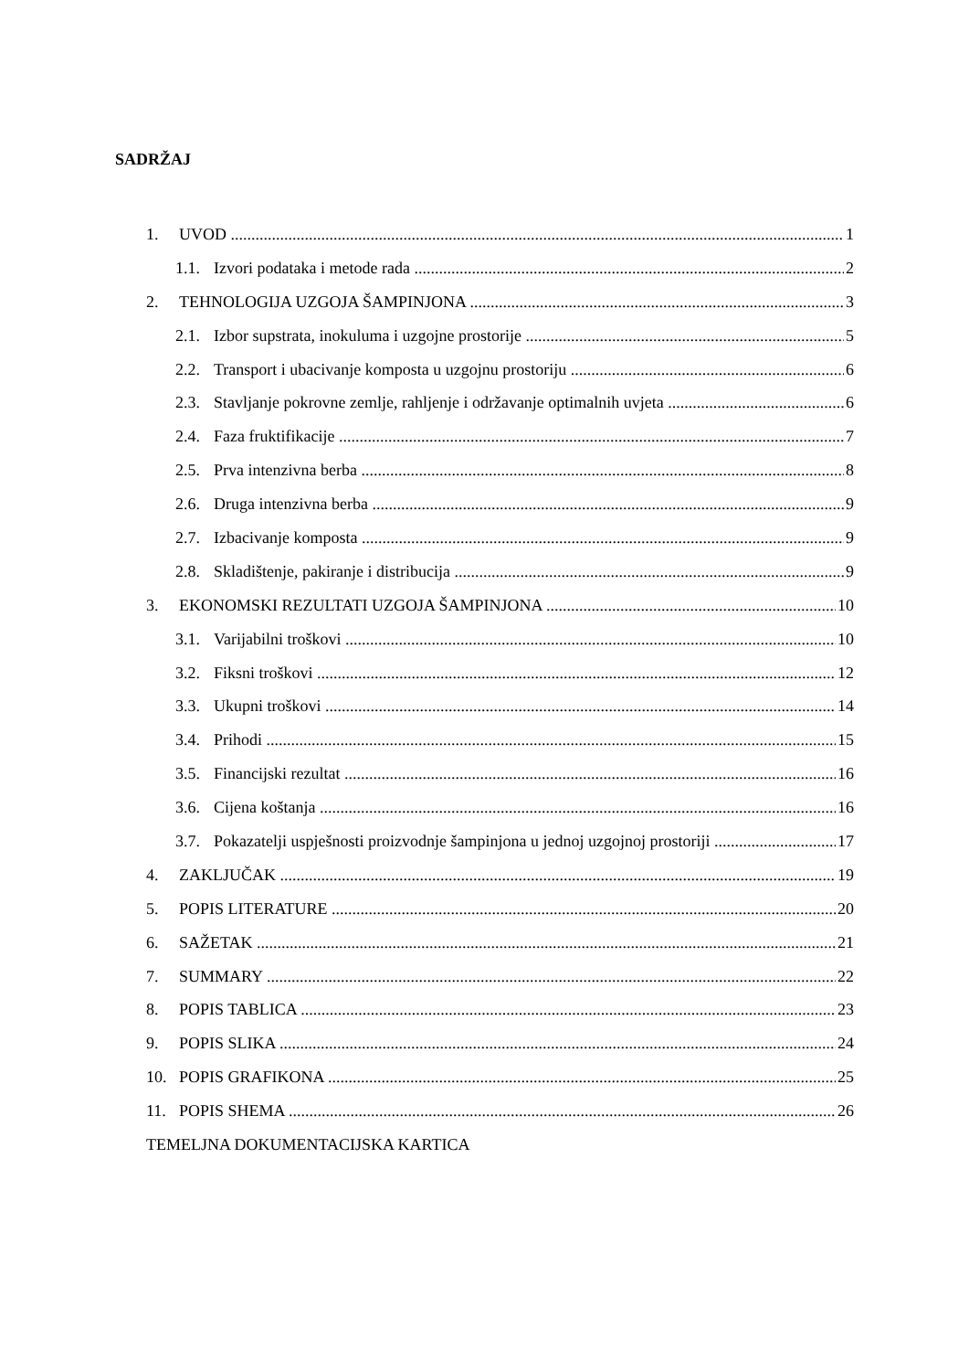SADRŽAJ
1. UVOD 1
1.1. Izvori podataka i metode rada 2
2. TEHNOLOGIJA UZGOJA ŠAMPINJONA 3
2.1. Izbor supstrata, inokuluma i uzgojne prostorije 5
2.2. Transport i ubacivanje komposta u uzgojnu prostoriju 6
2.3. Stavljanje pokrovne zemlje, rahljenje i održavanje optimalnih uvjeta 6
2.4. Faza fruktifikacije 7
2.5. Prva intenzivna berba 8
2.6. Druga intenzivna berba 9
2.7. Izbacivanje komposta 9
2.8. Skladištenje, pakiranje i distribucija 9
3. EKONOMSKI REZULTATI UZGOJA ŠAMPINJONA 10
3.1. Varijabilni troškovi 10
3.2. Fiksni troškovi 12
3.3. Ukupni troškovi 14
3.4. Prihodi 15
3.5. Financijski rezultat 16
3.6. Cijena koštanja 16
3.7. Pokazatelji uspješnosti proizvodnje šampinjona u jednoj uzgojnoj prostoriji 17
4. ZAKLJUČAK 19
5. POPIS LITERATURE 20
6. SAŽETAK 21
7. SUMMARY 22
8. POPIS TABLICA 23
9. POPIS SLIKA 24
10. POPIS GRAFIKONA 25
11. POPIS SHEMA 26
TEMELJNA DOKUMENTACIJSKA KARTICA